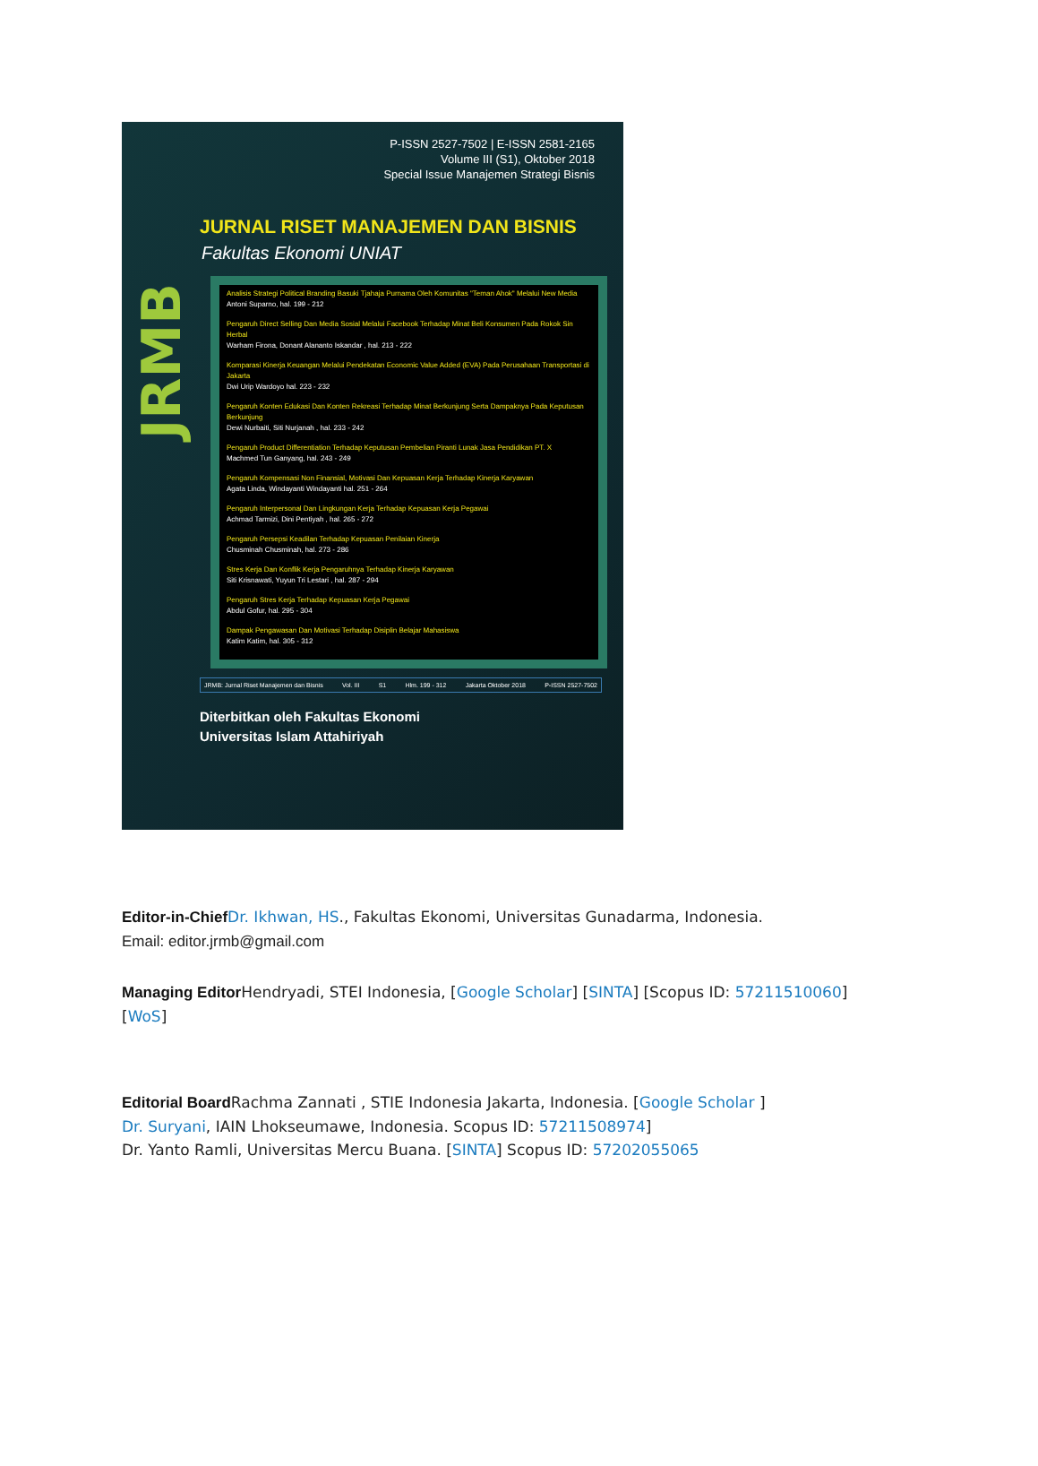JRMB
P-ISSN 2527-7502 | E-ISSN 2581-2165
Volume III (S1), Oktober 2018
Special Issue Manajemen Strategi Bisnis
JURNAL RISET MANAJEMEN DAN BISNIS
Fakultas Ekonomi UNIAT
Analisis Strategi Political Branding Basuki Tjahaja Purnama Oleh Komunitas "Teman Ahok" Melalui New Media
Antoni Suparno, hal. 199 - 212
Pengaruh Direct Selling Dan Media Sosial Melalui Facebook Terhadap Minat Beli Konsumen Pada Rokok Sin Herbal
Warham Firona, Donant Alananto Iskandar , hal. 213 - 222
Komparasi Kinerja Keuangan Melalui Pendekatan Economic Value Added (EVA) Pada Perusahaan Transportasi di Jakarta
Dwi Urip Wardoyo hal. 223 - 232
Pengaruh Konten Edukasi Dan Konten Rekreasi Terhadap Minat Berkunjung Serta Dampaknya Pada Keputusan Berkunjung
Dewi Nurbaiti, Siti Nurjanah , hal. 233 - 242
Pengaruh Product Differentiation Terhadap Keputusan Pembelian Piranti Lunak Jasa Pendidikan PT. X
Machmed Tun Ganyang, hal. 243 - 249
Pengaruh Kompensasi Non Finansial, Motivasi Dan Kepuasan Kerja Terhadap Kinerja Karyawan
Agata Linda, Windayanti Windayanti hal. 251 - 264
Pengaruh Interpersonal Dan Lingkungan Kerja Terhadap Kepuasan Kerja Pegawai
Achmad Tarmizi, Dini Pentiyah , hal. 265 - 272
Pengaruh Persepsi Keadilan Terhadap Kepuasan Penilaian Kinerja
Chusminah Chusminah, hal. 273 - 286
Stres Kerja Dan Konflik Kerja Pengaruhnya Terhadap Kinerja Karyawan
Siti Krisnawati, Yuyun Tri Lestari , hal. 287 - 294
Pengaruh Stres Kerja Terhadap Kepuasan Kerja Pegawai
Abdul Gofur, hal. 295 - 304
Dampak Pengawasan Dan Motivasi Terhadap Disiplin Belajar Mahasiswa
Katim Katim, hal. 305 - 312
JRMB: Jurnal Riset Manajemen dan Bisnis Vol. III S1 Hlm. 199 - 312 Jakarta Oktober 2018 P-ISSN 2527-7502
Diterbitkan oleh Fakultas Ekonomi
Universitas Islam Attahiriyah
Editor-in-Chief Dr. Ikhwan, HS., Fakultas Ekonomi, Universitas Gunadarma, Indonesia.
Email: editor.jrmb@gmail.com
Managing Editor Hendryadi, STEI Indonesia, [Google Scholar] [SINTA] [Scopus ID: 57211510060]
[WoS]
Editorial Board Rachma Zannati , STIE Indonesia Jakarta, Indonesia. [Google Scholar ]
Dr. Suryani, IAIN Lhokseumawe, Indonesia. Scopus ID: 57211508974]
Dr. Yanto Ramli, Universitas Mercu Buana. [SINTA] Scopus ID: 57202055065